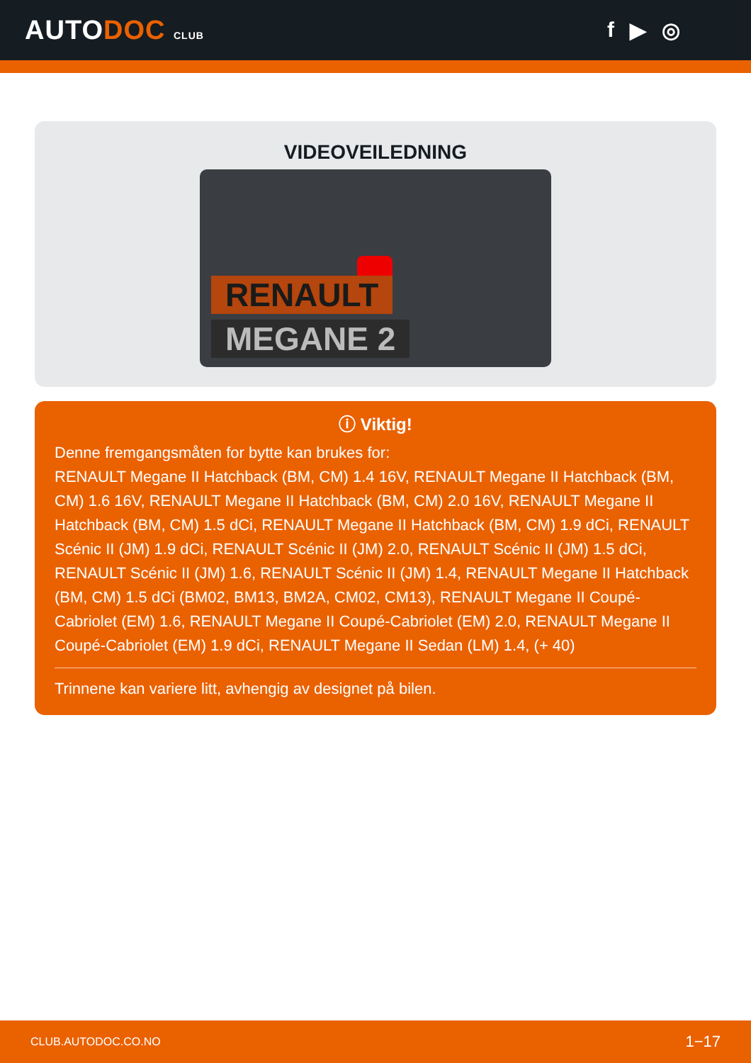AUTODOC CLUB
f ▶ ◎
VIDEOVEILEDNING
RENAULT
MEGANE 2
ⓘ Viktig!
Denne fremgangsmåten for bytte kan brukes for:
RENAULT Megane II Hatchback (BM, CM) 1.4 16V, RENAULT Megane II Hatchback (BM, CM) 1.6 16V, RENAULT Megane II Hatchback (BM, CM) 2.0 16V, RENAULT Megane II Hatchback (BM, CM) 1.5 dCi, RENAULT Megane II Hatchback (BM, CM) 1.9 dCi, RENAULT Scénic II (JM) 1.9 dCi, RENAULT Scénic II (JM) 2.0, RENAULT Scénic II (JM) 1.5 dCi, RENAULT Scénic II (JM) 1.6, RENAULT Scénic II (JM) 1.4, RENAULT Megane II Hatchback (BM, CM) 1.5 dCi (BM02, BM13, BM2A, CM02, CM13), RENAULT Megane II Coupé-Cabriolet (EM) 1.6, RENAULT Megane II Coupé-Cabriolet (EM) 2.0, RENAULT Megane II Coupé-Cabriolet (EM) 1.9 dCi, RENAULT Megane II Sedan (LM) 1.4, (+ 40)
Trinnene kan variere litt, avhengig av designet på bilen.
CLUB.AUTODOC.CO.NO 1−17